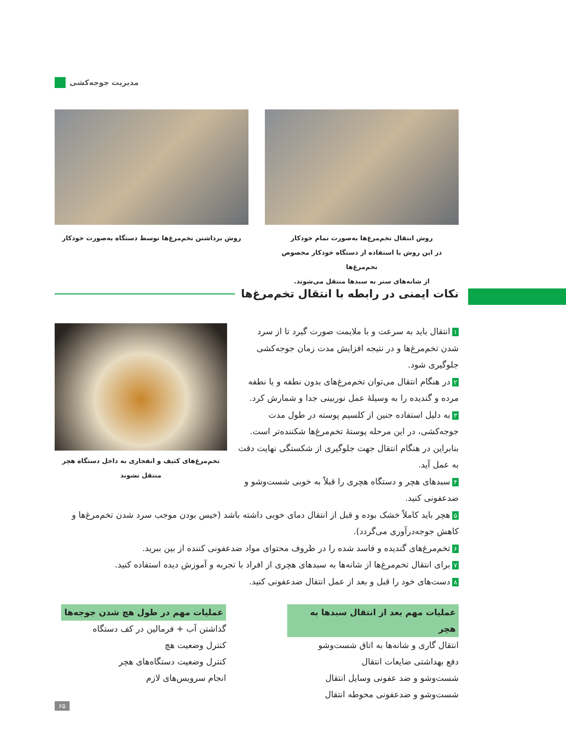مدیریت جوجه‌کشی
روش انتقال تخم‌مرغ‌ها به‌صورت تمام خودکار
در این روش با استفاده از دستگاه خودکار مخصوص تخم‌مرغ‌ها
از شانه‌های ستر به سبدها منتقل می‌شوند.
روش برداشتن تخم‌مرغ‌ها توسط دستگاه به‌صورت خودکار
نکات ایمنی در رابطه با انتقال تخم‌مرغ‌ها
تخم‌مرغ‌های کثیف و انفجاری به داخل دستگاه هچر
منتقل نشوند
۱ انتقال باید به سرعت و با ملایمت صورت گیرد تا از سرد شدن تخم‌مرغ‌ها و در نتیجه افزایش مدت زمان جوجه‌کشی جلوگیری شود.
۲ در هنگام انتقال می‌توان تخم‌مرغ‌های بدون نطفه و یا نطفه مرده و گندیده را به وسیلهٔ عمل نوربینی جدا و شمارش کرد.
۳ به دلیل استفاده جنین از کلسیم پوسته در طول مدت جوجه‌کشی، در این مرحله پوستهٔ تخم‌مرغ‌ها شکننده‌تر است. بنابراین در هنگام انتقال جهت جلوگیری از شکستگی نهایت دقت به عمل آید.
۴ سبدهای هچر و دستگاه هچری را قبلاً به خوبی شست‌وشو و ضدعفونی کنید.
۵ هچر باید کاملاً خشک بوده و قبل از انتقال دمای خوبی داشته باشد (خیس بودن موجب سرد شدن تخم‌مرغ‌ها و کاهش جوجه‌درآوری می‌گردد).
۶ تخم‌مرغ‌های گندیده و فاسد شده را در ظروف محتوای مواد ضدعفونی کننده از بین ببرید.
۷ برای انتقال تخم‌مرغ‌ها از شانه‌ها به سبدهای هچری از افراد با تجربه و آموزش دیده استفاده کنید.
۸ دست‌های خود را قبل و بعد از عمل انتقال ضدعفونی کنید.
عملیات مهم بعد از انتقال سبدها به هچر
انتقال گاری و شانه‌ها به اتاق شست‌وشو
دفع بهداشتی ضایعات انتقال
شست‌وشو و ضد عفونی وسایل انتقال
شست‌وشو و ضدعفونی محوطه انتقال
عملیات مهم در طول هچ شدن جوجه‌ها
گذاشتن آب + فرمالین در کف دستگاه
کنترل وضعیت هچ
کنترل وضعیت دستگاه‌های هچر
انجام سرویس‌های لازم
۶۵